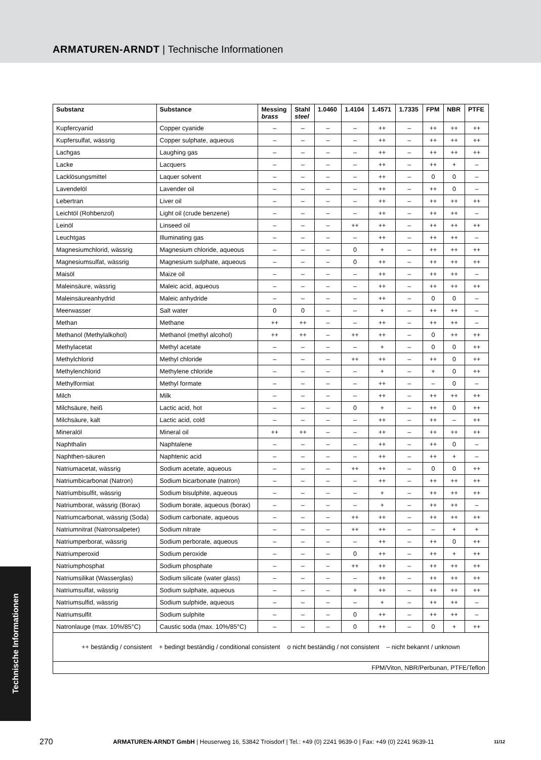ARMATUREN-ARNDT | Technische Informationen
| Substanz | Substance | Messing brass | Stahl steel | 1.0460 | 1.4104 | 1.4571 | 1.7335 | FPM | NBR | PTFE |
| --- | --- | --- | --- | --- | --- | --- | --- | --- | --- | --- |
| Kupfercyanid | Copper cyanide | – | – | – | – | ++ | – | ++ | ++ | ++ |
| Kupfersulfat, wässrig | Copper sulphate, aqueous | – | – | – | – | ++ | – | ++ | ++ | ++ |
| Lachgas | Laughing gas | – | – | – | – | ++ | – | ++ | ++ | ++ |
| Lacke | Lacquers | – | – | – | – | ++ | – | ++ | + | – |
| Lacklösungsmittel | Laquer solvent | – | – | – | – | ++ | – | 0 | 0 | – |
| Lavendelöl | Lavender oil | – | – | – | – | ++ | – | ++ | 0 | – |
| Lebertran | Liver oil | – | – | – | – | ++ | – | ++ | ++ | ++ |
| Leichtöl (Rohbenzol) | Light oil (crude benzene) | – | – | – | – | ++ | – | ++ | ++ | – |
| Leinöl | Linseed oil | – | – | – | ++ | ++ | – | ++ | ++ | ++ |
| Leuchtgas | Illuminating gas | – | – | – | – | ++ | – | ++ | ++ | – |
| Magnesiumchlorid, wässrig | Magnesium chloride, aqueous | – | – | – | 0 | + | – | ++ | ++ | ++ |
| Magnesiumsulfat, wässrig | Magnesium sulphate, aqueous | – | – | – | 0 | ++ | – | ++ | ++ | ++ |
| Maisöl | Maize oil | – | – | – | – | ++ | – | ++ | ++ | – |
| Maleinsäure, wässrig | Maleic acid, aqueous | – | – | – | – | ++ | – | ++ | ++ | ++ |
| Maleinsäureanhydrid | Maleic anhydride | – | – | – | – | ++ | – | 0 | 0 | – |
| Meerwasser | Salt water | 0 | 0 | – | – | + | – | ++ | ++ | – |
| Methan | Methane | ++ | ++ | – | – | ++ | – | ++ | ++ | – |
| Methanol (Methylalkohol) | Methanol (methyl alcohol) | ++ | ++ | – | ++ | ++ | – | 0 | ++ | ++ |
| Methylacetat | Methyl acetate | – | – | – | – | + | – | 0 | 0 | ++ |
| Methylchlorid | Methyl chloride | – | – | – | ++ | ++ | – | ++ | 0 | ++ |
| Methylenchlorid | Methylene chloride | – | – | – | – | + | – | + | 0 | ++ |
| Methylformiat | Methyl formate | – | – | – | – | ++ | – | – | 0 | – |
| Milch | Milk | – | – | – | – | ++ | – | ++ | ++ | ++ |
| Milchsäure, heiß | Lactic acid, hot | – | – | – | 0 | + | – | ++ | 0 | ++ |
| Milchsäure, kalt | Lactic acid, cold | – | – | – | – | ++ | – | ++ | – | ++ |
| Mineralöl | Mineral oil | ++ | ++ | – | – | ++ | – | ++ | ++ | ++ |
| Naphthalin | Naphtalene | – | – | – | – | ++ | – | ++ | 0 | – |
| Naphthen-säuren | Naphtenic acid | – | – | – | – | ++ | – | ++ | + | – |
| Natriumacetat, wässrig | Sodium acetate, aqueous | – | – | – | ++ | ++ | – | 0 | 0 | ++ |
| Natriumbicarbonat (Natron) | Sodium bicarbonate (natron) | – | – | – | – | ++ | – | ++ | ++ | ++ |
| Natriumbisulfit, wässrig | Sodium bisulphite, aqueous | – | – | – | – | + | – | ++ | ++ | ++ |
| Natriumborat, wässrig (Borax) | Sodium borate, aqueous (borax) | – | – | – | – | + | – | ++ | ++ | – |
| Natriumcarbonat, wässrig (Soda) | Sodium carbonate, aqueous | – | – | – | ++ | ++ | – | ++ | ++ | ++ |
| Natriumnitrat (Natronsalpeter) | Sodium nitrate | – | – | – | ++ | ++ | – | – | + | + |
| Natriumperborat, wässrig | Sodium perborate, aqueous | – | – | – | – | ++ | – | ++ | 0 | ++ |
| Natriumperoxid | Sodium peroxide | – | – | – | 0 | ++ | – | ++ | + | ++ |
| Natriumphosphat | Sodium phosphate | – | – | – | ++ | ++ | – | ++ | ++ | ++ |
| Natriumsilikat (Wasserglas) | Sodium silicate (water glass) | – | – | – | – | ++ | – | ++ | ++ | ++ |
| Natriumsulfat, wässrig | Sodium sulphate, aqueous | – | – | – | + | ++ | – | ++ | ++ | ++ |
| Natriumsulfid, wässrig | Sodium sulphide, aqueous | – | – | – | – | + | – | ++ | ++ | – |
| Natriumsulfit | Sodium sulphite | – | – | – | 0 | ++ | – | ++ | ++ | – |
| Natronlauge (max. 10%/85°C) | Caustic soda (max. 10%/85°C) | – | – | – | 0 | ++ | – | 0 | + | ++ |
| ++ beständig / consistent + bedingt beständig / conditional consistent o nicht beständig / not consistent – nicht bekannt / unknown | | | | | | | | | | |
| FPM/Viton, NBR/Perbunan, PTFE/Teflon | | | | | | | | | | |
Technische Informationen
270 ARMATUREN-ARNDT GmbH | Heuserweg 16, 53842 Troisdorf | Tel.: +49 (0) 2241 9639-0 | Fax: +49 (0) 2241 9639-11 11/12